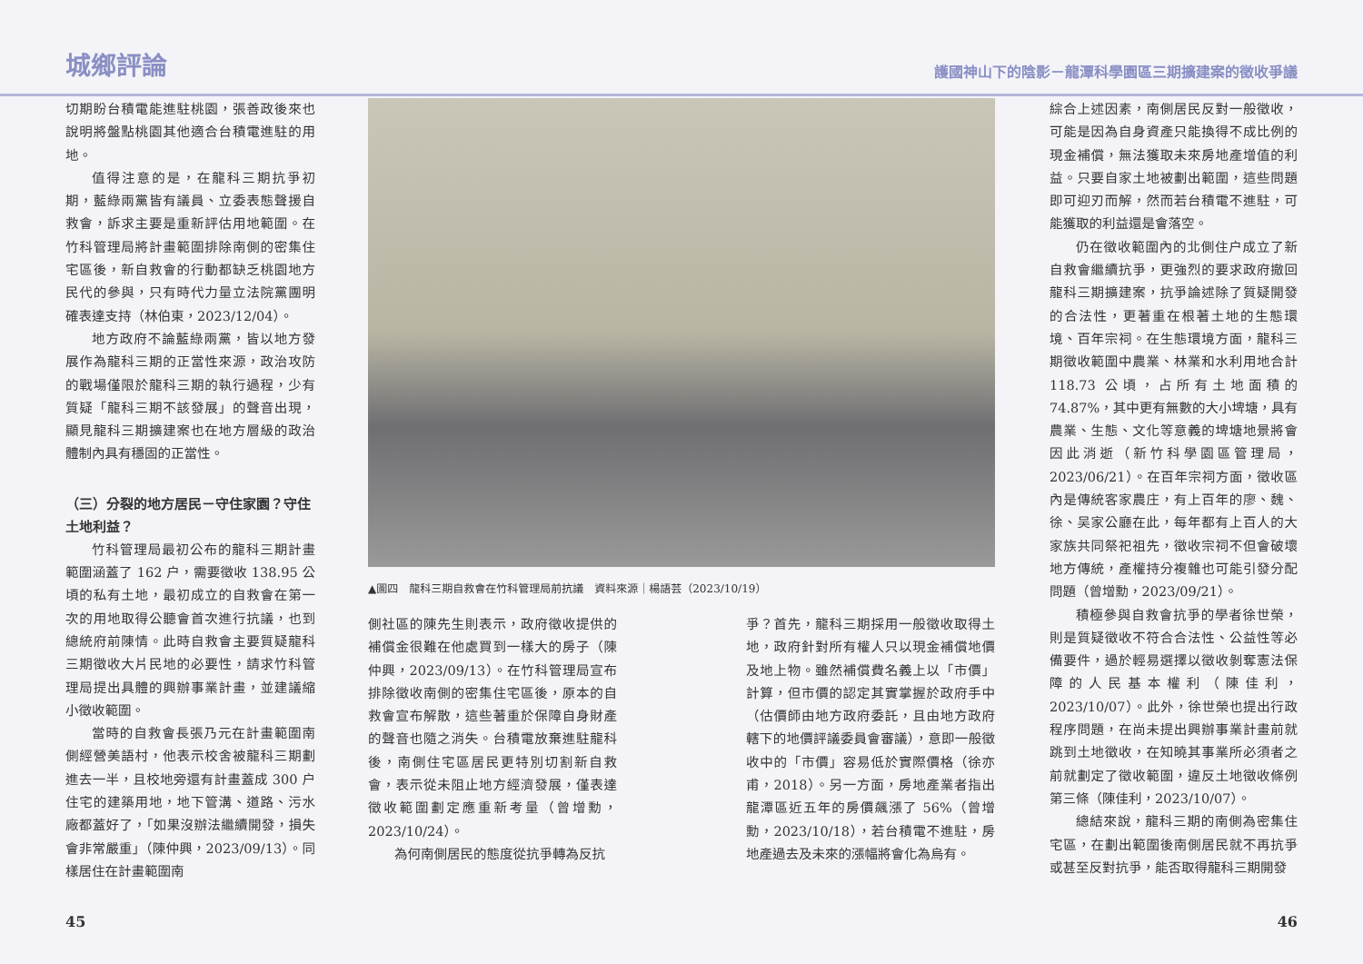城鄉評論
護國神山下的陰影－龍潭科學園區三期擴建案的徵收爭議
切期盼台積電能進駐桃園，張善政後來也說明將盤點桃園其他適合台積電進駐的用地。
值得注意的是，在龍科三期抗爭初期，藍綠兩黨皆有議員、立委表態聲援自救會，訴求主要是重新評估用地範圍。在竹科管理局將計畫範圍排除南側的密集住宅區後，新自救會的行動都缺乏桃園地方民代的參與，只有時代力量立法院黨團明確表達支持（林伯東，2023/12/04）。
地方政府不論藍綠兩黨，皆以地方發展作為龍科三期的正當性來源，政治攻防的戰場僅限於龍科三期的執行過程，少有質疑「龍科三期不該發展」的聲音出現，顯見龍科三期擴建案也在地方層級的政治體制內具有穩固的正當性。
（三）分裂的地方居民－守住家園？守住土地利益？
竹科管理局最初公布的龍科三期計畫範圍涵蓋了 162 户，需要徵收 138.95 公頃的私有土地，最初成立的自救會在第一次的用地取得公聽會首次進行抗議，也到總統府前陳情。此時自救會主要質疑龍科三期徵收大片民地的必要性，請求竹科管理局提出具體的興辦事業計畫，並建議縮小徵收範圍。
當時的自救會長張乃元在計畫範圍南側經營美語村，他表示校舍被龍科三期劃進去一半，且校地旁還有計畫蓋成 300 户住宅的建築用地，地下管溝、道路、污水廠都蓋好了，「如果沒辦法繼續開發，損失會非常嚴重」（陳仲興，2023/09/13）。同樣居住在計畫範圍南
▲圖四　龍科三期自救會在竹科管理局前抗議　資料來源｜楊語芸（2023/10/19）
側社區的陳先生則表示，政府徵收提供的補償金很難在他處買到一樣大的房子（陳仲興，2023/09/13）。在竹科管理局宣布排除徵收南側的密集住宅區後，原本的自救會宣布解散，這些著重於保障自身財產的聲音也隨之消失。台積電放棄進駐龍科後，南側住宅區居民更特別切割新自救會，表示從未阻止地方經濟發展，僅表達徵收範圍劃定應重新考量（曾增勳，2023/10/24）。
為何南側居民的態度從抗爭轉為反抗
爭？首先，龍科三期採用一般徵收取得土地，政府針對所有權人只以現金補償地價及地上物。雖然補償費名義上以「市價」計算，但市價的認定其實掌握於政府手中（估價師由地方政府委託，且由地方政府轄下的地價評議委員會審議），意即一般徵收中的「市價」容易低於實際價格（徐亦甫，2018）。另一方面，房地產業者指出龍潭區近五年的房價飆漲了 56%（曾增勳，2023/10/18），若台積電不進駐，房地產過去及未來的漲幅將會化為烏有。
綜合上述因素，南側居民反對一般徵收，可能是因為自身資產只能換得不成比例的現金補償，無法獲取未來房地產增值的利益。只要自家土地被劃出範圍，這些問題即可迎刃而解，然而若台積電不進駐，可能獲取的利益還是會落空。
仍在徵收範圍內的北側住户成立了新自救會繼續抗爭，更強烈的要求政府撤回龍科三期擴建案，抗爭論述除了質疑開發的合法性，更著重在根著土地的生態環境、百年宗祠。在生態環境方面，龍科三期徵收範圍中農業、林業和水利用地合計 118.73 公頃，占所有土地面積的 74.87%，其中更有無數的大小埤塘，具有農業、生態、文化等意義的埤塘地景將會因此消逝（新竹科學園區管理局，2023/06/21）。在百年宗祠方面，徵收區內是傳統客家農庄，有上百年的廖、魏、徐、吴家公廳在此，每年都有上百人的大家族共同祭祀祖先，徵收宗祠不但會破壞地方傳統，產權持分複雜也可能引發分配問題（曾增勳，2023/09/21）。
積極參與自救會抗爭的學者徐世榮，則是質疑徵收不符合合法性、公益性等必備要件，過於輕易選擇以徵收剝奪憲法保障的人民基本權利（陳佳利，2023/10/07）。此外，徐世榮也提出行政程序問題，在尚未提出興辦事業計畫前就跳到土地徵收，在知曉其事業所必須者之前就劃定了徵收範圍，違反土地徵收條例第三條（陳佳利，2023/10/07）。
總結來說，龍科三期的南側為密集住宅區，在劃出範圍後南側居民就不再抗爭或甚至反對抗爭，能否取得龍科三期開發
45 46